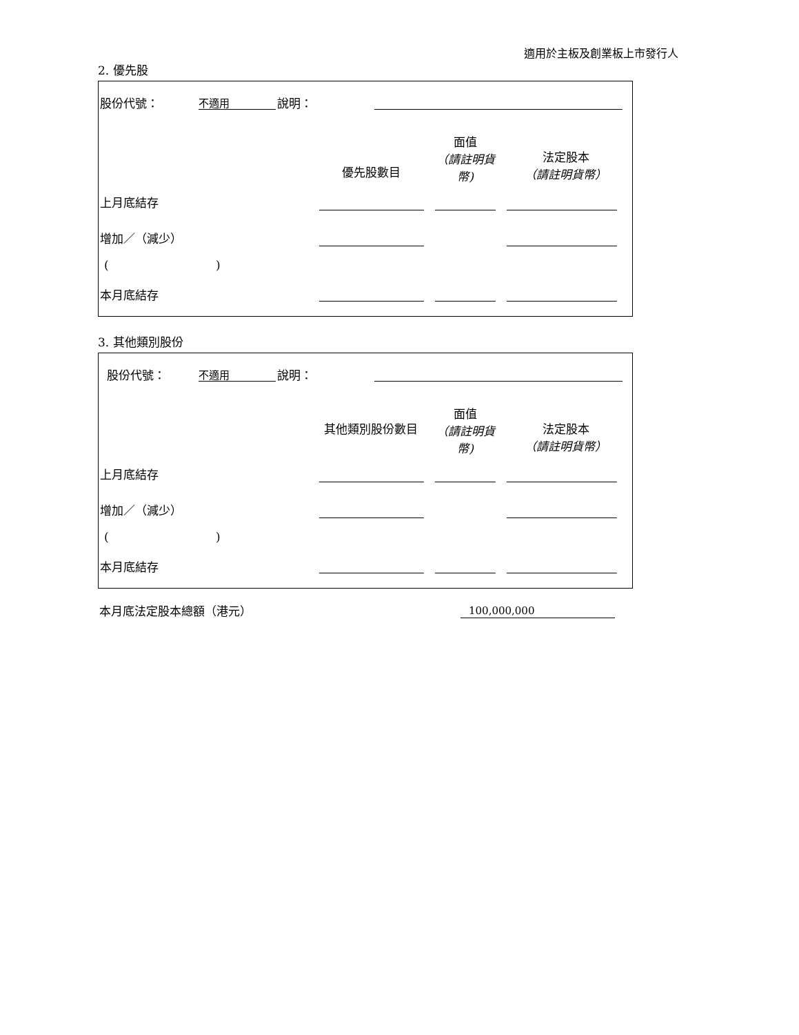適用於主板及創業板上市發行人
2. 優先股
股份代號： 不適用 說明：
優先股數目
面值
（請註明貨幣)
法定股本
（請註明貨幣）
上月底結存
增加／（減少）
( )
本月底結存
3. 其他類別股份
股份代號： 不適用 說明：
其他類別股份數目
面值
（請註明貨幣)
法定股本
（請註明貨幣）
上月底結存
增加／（減少）
( )
本月底結存
本月底法定股本總額（港元） 100,000,000